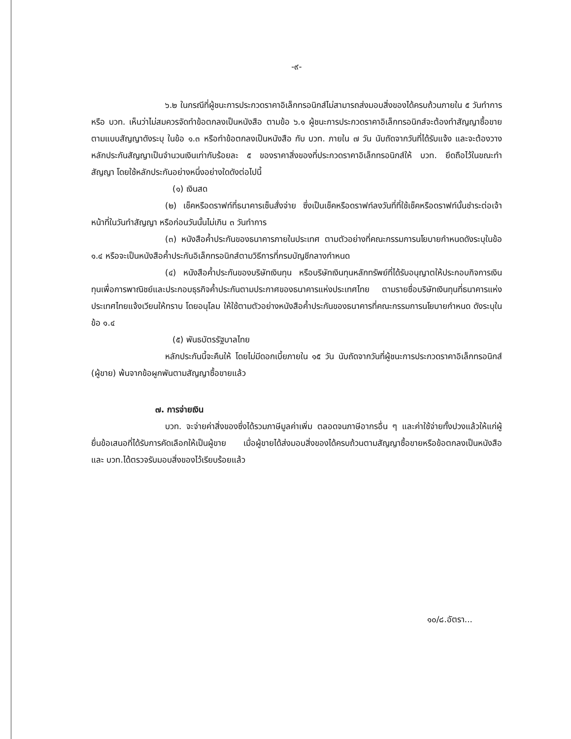-๙-
๖.๒ ในกรณีที่ผู้ชนะการประกวดราคาอิเล็กทรอนิกส์ไม่สามารถส่งมอบสิ่งของได้ครบถ้วนภายใน ๕ วันทำการ หรือ บวท. เห็นว่าไม่สมควรจัดทำข้อตกลงเป็นหนังสือ ตามข้อ ๖.๑ ผู้ชนะการประกวดราคาอิเล็กทรอนิกส์จะต้องทำสัญญาซื้อขายตามแบบสัญญาดังระบุ ในข้อ ๑.๓ หรือทำข้อตกลงเป็นหนังสือ กับ บวท. ภายใน ๗ วัน นับถัดจากวันที่ได้รับแจ้ง และจะต้องวางหลักประกันสัญญาเป็นจำนวนเงินเท่ากับร้อยละ ๕ ของราคาสิ่งของที่ประกวดราคาอิเล็กทรอนิกส์ให้ บวท. ยึดถือไว้ในขณะทำสัญญา โดยใช้หลักประกันอย่างหนึ่งอย่างใดดังต่อไปนี้
(๑) เงินสด
(๒) เช็คหรือดราฟท์ที่ธนาคารเซ็นสั่งจ่าย ซึ่งเป็นเช็คหรือดราฟท์ลงวันที่ที่ใช้เช็คหรือดราฟท์นั้นชำระต่อเจ้าหน้าที่ในวันทำสัญญา หรือก่อนวันนั้นไม่เกิน ๓ วันทำการ
(๓) หนังสือค้ำประกันของธนาคารภายในประเทศ ตามตัวอย่างที่คณะกรรมการนโยบายกำหนดดังระบุในข้อ ๑.๔ หรือจะเป็นหนังสือค้ำประกันอิเล็กทรอนิกส์ตามวิธีการที่กรมบัญชีกลางกำหนด
(๔) หนังสือค้ำประกันของบริษัทเงินทุน หรือบริษัทเงินทุนหลักทรัพย์ที่ได้รับอนุญาตให้ประกอบกิจการเงินทุนเพื่อการพาณิชย์และประกอบธุรกิจค้ำประกันตามประกาศของธนาคารแห่งประเทศไทย ตามรายชื่อบริษัทเงินทุนที่ธนาคารแห่งประเทศไทยแจ้งเวียนให้ทราบ โดยอนุโลม ให้ใช้ตามตัวอย่างหนังสือค้ำประกันของธนาคารที่คณะกรรมการนโยบายกำหนด ดังระบุในข้อ ๑.๔
(๕) พันธบัตรรัฐบาลไทย
หลักประกันนี้จะคืนให้ โดยไม่มีดอกเบี้ยภายใน ๑๕ วัน นับถัดจากวันที่ผู้ชนะการประกวดราคาอิเล็กทรอนิกส์ (ผู้ขาย) พ้นจากข้อผูกพันตามสัญญาซื้อขายแล้ว
๗. การจ่ายเงิน
บวท. จะจ่ายค่าสิ่งของซึ่งได้รวมภาษีมูลค่าเพิ่ม ตลอดจนภาษีอากรอื่น ๆ และค่าใช้จ่ายทั้งปวงแล้วให้แก่ผู้ยื่นข้อเสนอที่ได้รับการคัดเลือกให้เป็นผู้ขาย เมื่อผู้ขายได้ส่งมอบสิ่งของได้ครบถ้วนตามสัญญาซื้อขายหรือข้อตกลงเป็นหนังสือ และ บวท.ได้ตรวจรับมอบสิ่งของไว้เรียบร้อยแล้ว
๑๐/๘.อัตรา...